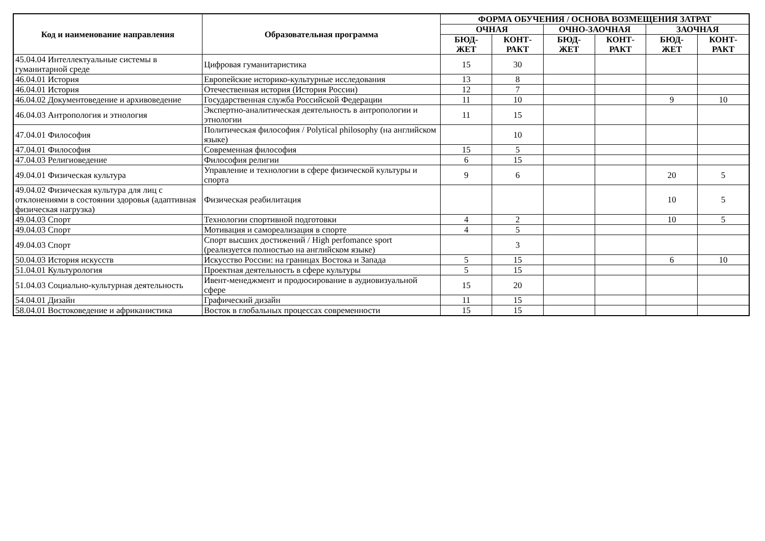| Код и наименование направления | Образовательная программа | ФОРМА ОБУЧЕНИЯ / ОСНОВА ВОЗМЕЩЕНИЯ ЗАТРАТ | | | | | |
| --- | --- | --- | --- | --- | --- | --- | --- |
| | | ОЧНАЯ | | ОЧНО-ЗАОЧНАЯ | | ЗАОЧНАЯ | |
| | | БЮД- ЖЕТ | КОНТ- РАКТ | БЮД- ЖЕТ | КОНТ- РАКТ | БЮД- ЖЕТ | КОНТ- РАКТ |
| 45.04.04 Интеллектуальные системы в гуманитарной среде | Цифровая гуманитаристика | 15 | 30 | | | | |
| 46.04.01 История | Европейские историко-культурные исследования | 13 | 8 | | | | |
| 46.04.01 История | Отечественная история (История России) | 12 | 7 | | | | |
| 46.04.02 Документоведение и архивоведение | Государственная служба Российской Федерации | 11 | 10 | | | 9 | 10 |
| 46.04.03 Антропология и этнология | Экспертно-аналитическая деятельность в антропологии и этнологии | 11 | 15 | | | | |
| 47.04.01 Философия | Политическая философия / Polytical philosophy (на английском языке) | | 10 | | | | |
| 47.04.01 Философия | Современная философия | 15 | 5 | | | | |
| 47.04.03 Религиоведение | Философия религии | 6 | 15 | | | | |
| 49.04.01 Физическая культура | Управление и технологии в сфере физической культуры и спорта | 9 | 6 | | | 20 | 5 |
| 49.04.02 Физическая культура для лиц с отклонениями в состоянии здоровья (адаптивная физическая нагрузка) | Физическая реабилитация | | | | | 10 | 5 |
| 49.04.03 Спорт | Технологии спортивной подготовки | 4 | 2 | | | 10 | 5 |
| 49.04.03 Спорт | Мотивация и самореализация в спорте | 4 | 5 | | | | |
| 49.04.03 Спорт | Спорт высших достижений / High perfomance sport (реализуется полностью на английском языке) | | 3 | | | | |
| 50.04.03 История искусств | Искусство России: на границах Востока и Запада | 5 | 15 | | | 6 | 10 |
| 51.04.01 Культурология | Проектная деятельность в сфере культуры | 5 | 15 | | | | |
| 51.04.03 Социально-культурная деятельность | Ивент-менеджмент и продюсирование в аудиовизуальной сфере | 15 | 20 | | | | |
| 54.04.01 Дизайн | Графический дизайн | 11 | 15 | | | | |
| 58.04.01 Востоковедение и африканистика | Восток в глобальных процессах современности | 15 | 15 | | | | |